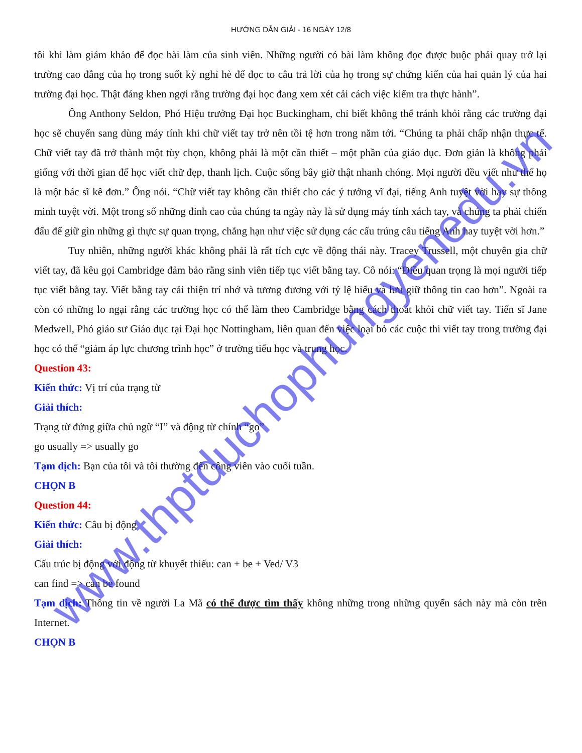HƯỚNG DẪN GIẢI - 16 NGÀY 12/8
tôi khi làm giám khảo để đọc bài làm của sinh viên. Những người có bài làm không đọc được buộc phải quay trở lại trường cao đẳng của họ trong suốt kỳ nghỉ hè để đọc to câu trả lời của họ trong sự chứng kiến của hai quản lý của hai trường đại học. Thật đáng khen ngợi rằng trường đại học đang xem xét cải cách việc kiểm tra thực hành”.
Ông Anthony Seldon, Phó Hiệu trưởng Đại học Buckingham, chỉ biết không thể tránh khỏi rằng các trường đại học sẽ chuyển sang dùng máy tính khi chữ viết tay trở nên tồi tệ hơn trong năm tới. “Chúng ta phải chấp nhận thực tế. Chữ viết tay đã trở thành một tùy chọn, không phải là một cần thiết – một phần của giáo dục. Đơn giản là không phải giống với thời gian để học viết chữ đẹp, thanh lịch. Cuộc sống bây giờ thật nhanh chóng. Mọi người đều viết như thể họ là một bác sĩ kê đơn.” Ông nói. “Chữ viết tay không cần thiết cho các ý tưởng vĩ đại, tiếng Anh tuyệt vời hay sự thông minh tuyệt vời. Một trong số những đỉnh cao của chúng ta ngày này là sử dụng máy tính xách tay, và chúng ta phải chiến đấu để giữ gìn những gì thực sự quan trọng, chẳng hạn như việc sử dụng các cấu trúng câu tiếng Anh hay tuyệt vời hơn.”
Tuy nhiên, những người khác không phải là rất tích cực về động thái này. Tracey Trussell, một chuyên gia chữ viết tay, đã kêu gọi Cambridge đảm bảo rằng sinh viên tiếp tục viết bằng tay. Cô nói: “Điều quan trọng là mọi người tiếp tục viết bằng tay. Viết bằng tay cải thiện trí nhớ và tương đương với tỷ lệ hiểu và lưu giữ thông tin cao hơn”. Ngoài ra còn có những lo ngại rằng các trường học có thể làm theo Cambridge bằng cách thoát khỏi chữ viết tay. Tiến sĩ Jane Medwell, Phó giáo sư Giáo dục tại Đại học Nottingham, liên quan đến việc loại bỏ các cuộc thi viết tay trong trường đại học có thể “giảm áp lực chương trình học” ở trường tiểu học và trung học.
Question 43:
Kiến thức: Vị trí của trạng từ
Giải thích:
Trạng từ đứng giữa chủ ngữ “I” và động từ chính “go”
go usually => usually go
Tạm dịch: Bạn của tôi và tôi thường đến công viên vào cuối tuần.
CHỌN B
Question 44:
Kiến thức: Câu bị động
Giải thích:
Cấu trúc bị động với động từ khuyết thiếu: can + be + Ved/ V3
can find => can be found
Tạm dịch: Thông tin về người La Mã có thể được tìm thấy không những trong những quyển sách này mà còn trên Internet.
CHỌN B
www.thptduchophungyenedu.vn